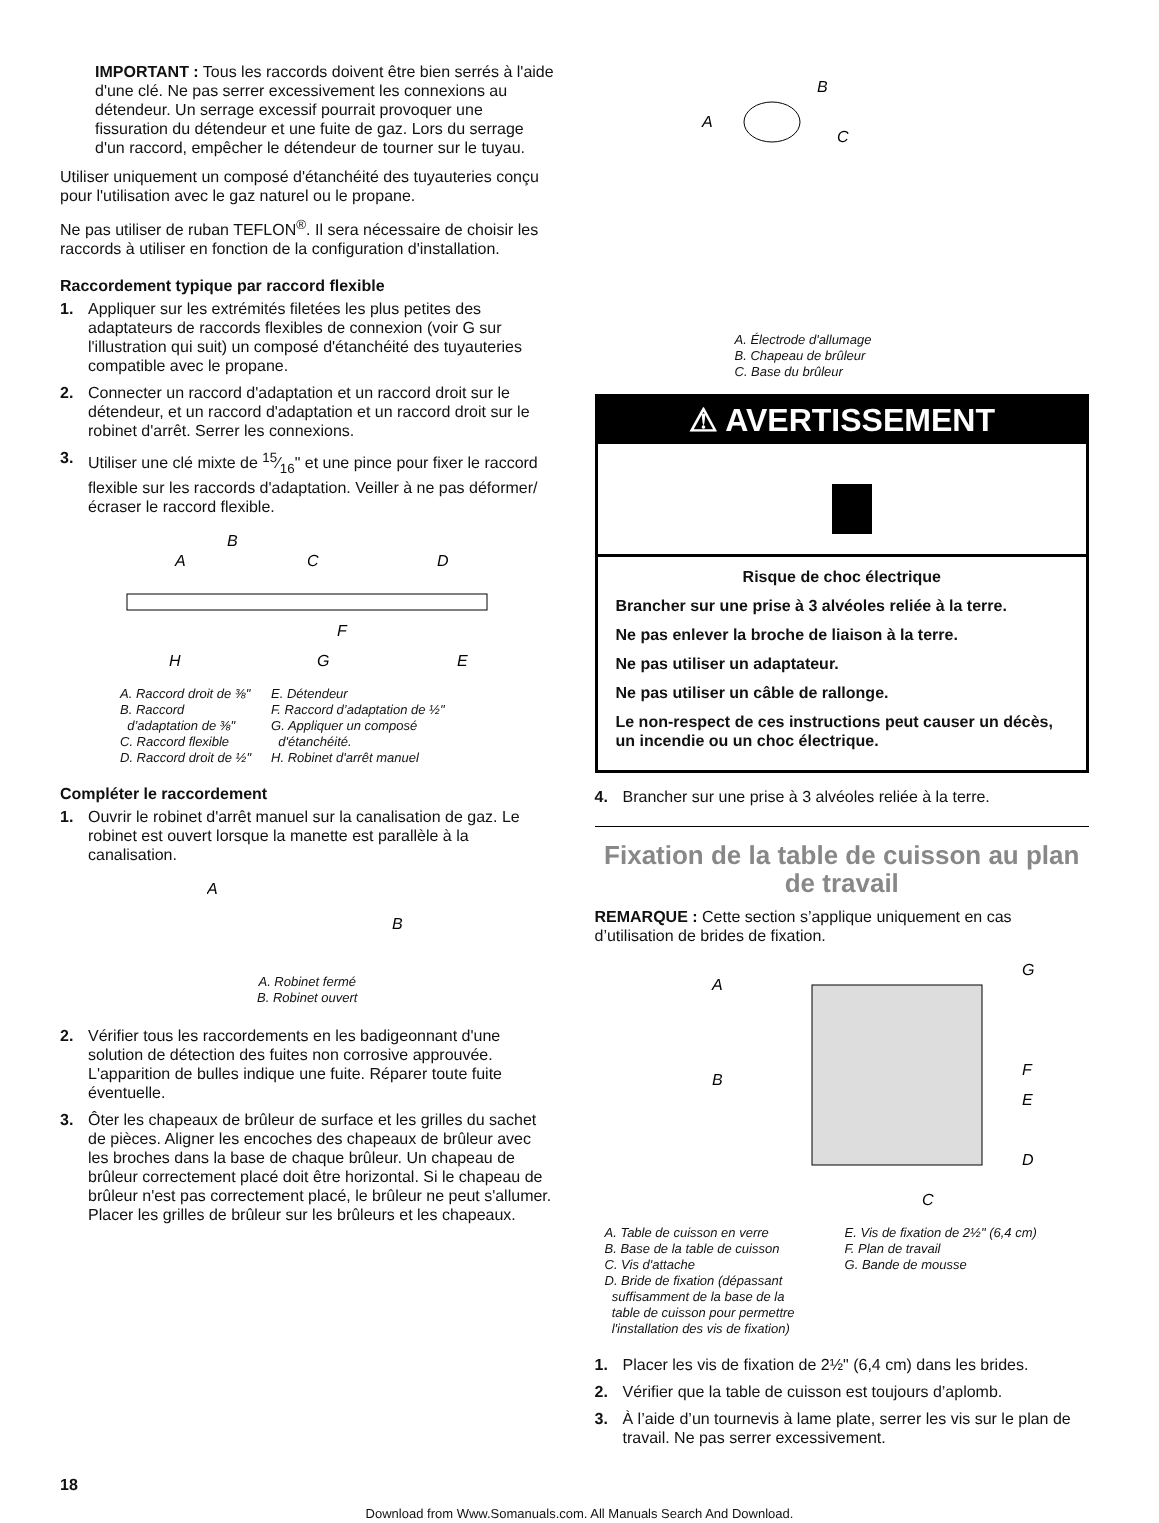IMPORTANT : Tous les raccords doivent être bien serrés à l'aide d'une clé. Ne pas serrer excessivement les connexions au détendeur. Un serrage excessif pourrait provoquer une fissuration du détendeur et une fuite de gaz. Lors du serrage d'un raccord, empêcher le détendeur de tourner sur le tuyau.
Utiliser uniquement un composé d'étanchéité des tuyauteries conçu pour l'utilisation avec le gaz naturel ou le propane.
Ne pas utiliser de ruban TEFLON<sup>®</sup>. Il sera nécessaire de choisir les raccords à utiliser en fonction de la configuration d'installation.
Raccordement typique par raccord flexible
1. Appliquer sur les extrémités filetées les plus petites des adaptateurs de raccords flexibles de connexion (voir G sur l'illustration qui suit) un composé d'étanchéité des tuyauteries compatible avec le propane.
2. Connecter un raccord d'adaptation et un raccord droit sur le détendeur, et un raccord d'adaptation et un raccord droit sur le robinet d'arrêt. Serrer les connexions.
3. Utiliser une clé mixte de 15⁄16" et une pince pour fixer le raccord flexible sur les raccords d'adaptation. Veiller à ne pas déformer/écraser le raccord flexible.
B
A
C
D
F
H
G
E
A. Raccord droit de ⅜"
B. Raccord
d’adaptation de ⅜"
C. Raccord flexible
D. Raccord droit de ½"
E. Détendeur
F. Raccord d’adaptation de ½"
G. Appliquer un composé
d'étanchéité.
H. Robinet d'arrêt manuel
Compléter le raccordement
1. Ouvrir le robinet d'arrêt manuel sur la canalisation de gaz. Le robinet est ouvert lorsque la manette est parallèle à la canalisation.
A
B
A. Robinet fermé
B. Robinet ouvert
2. Vérifier tous les raccordements en les badigeonnant d'une solution de détection des fuites non corrosive approuvée. L'apparition de bulles indique une fuite. Réparer toute fuite éventuelle.
3. Ôter les chapeaux de brûleur de surface et les grilles du sachet de pièces. Aligner les encoches des chapeaux de brûleur avec les broches dans la base de chaque brûleur. Un chapeau de brûleur correctement placé doit être horizontal. Si le chapeau de brûleur n'est pas correctement placé, le brûleur ne peut s'allumer. Placer les grilles de brûleur sur les brûleurs et les chapeaux.
B
A
C
A. Électrode d'allumage
B. Chapeau de brûleur
C. Base du brûleur
⚠ AVERTISSEMENT
Risque de choc électrique
Brancher sur une prise à 3 alvéoles reliée à la terre.
Ne pas enlever la broche de liaison à la terre.
Ne pas utiliser un adaptateur.
Ne pas utiliser un câble de rallonge.
Le non-respect de ces instructions peut causer un décès, un incendie ou un choc électrique.
4. Brancher sur une prise à 3 alvéoles reliée à la terre.
Fixation de la table de cuisson au plan de travail
REMARQUE : Cette section s’applique uniquement en cas d’utilisation de brides de fixation.
A
G
B
F
E
D
C
A. Table de cuisson en verre
B. Base de la table de cuisson
C. Vis d'attache
D. Bride de fixation (dépassant
suffisamment de la base de la
table de cuisson pour permettre
l'installation des vis de fixation)
E. Vis de fixation de 2½" (6,4 cm)
F. Plan de travail
G. Bande de mousse
1. Placer les vis de fixation de 2½" (6,4 cm) dans les brides.
2. Vérifier que la table de cuisson est toujours d’aplomb.
3. À l’aide d’un tournevis à lame plate, serrer les vis sur le plan de travail. Ne pas serrer excessivement.
18
Download from Www.Somanuals.com. All Manuals Search And Download.